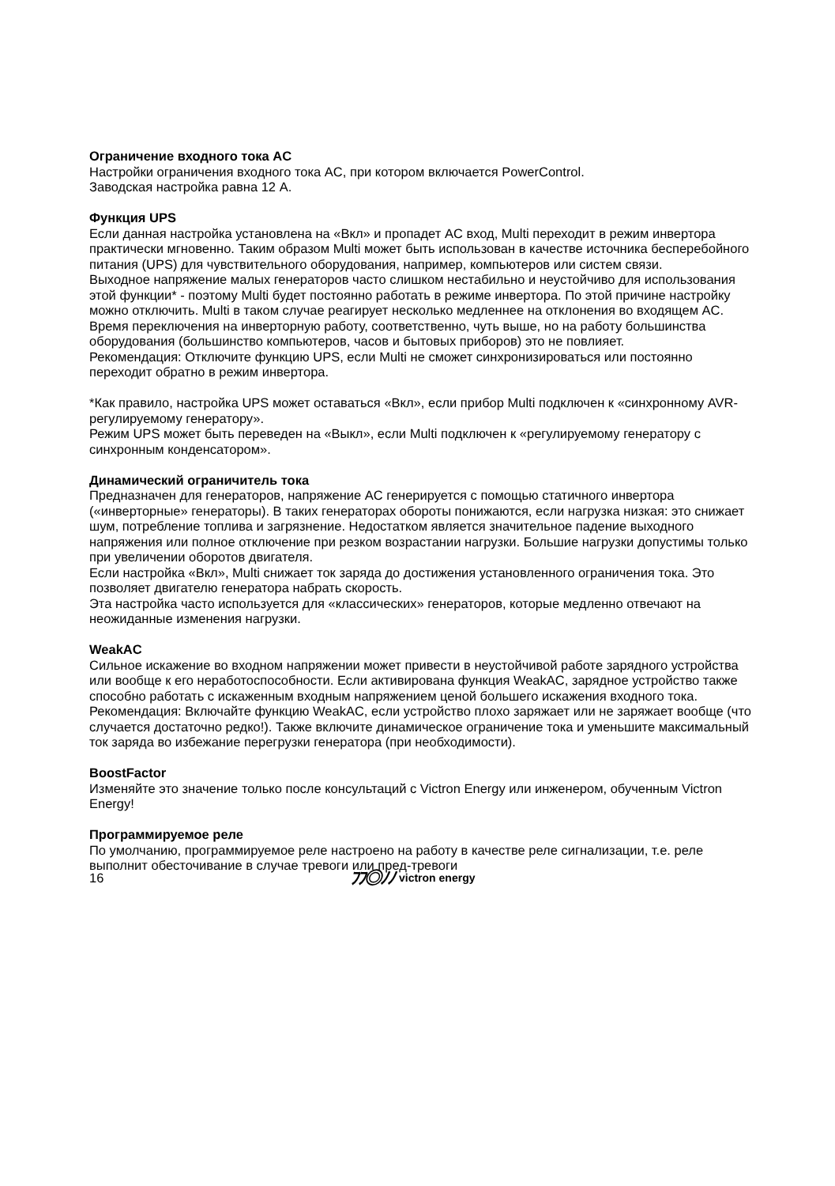Ограничение входного тока AC
Настройки ограничения входного тока AC, при котором включается PowerControl.
Заводская настройка равна 12 А.
Функция UPS
Если данная настройка установлена на «Вкл» и пропадет AC вход, Multi переходит в режим инвертора практически мгновенно. Таким образом Multi может быть использован в качестве источника бесперебойного питания (UPS) для чувствительного оборудования, например, компьютеров или систем связи.
Выходное напряжение малых генераторов часто слишком нестабильно и неустойчиво для использования этой функции* - поэтому Multi будет постоянно работать в режиме инвертора. По этой причине настройку можно отключить. Multi в таком случае реагирует несколько медленнее на отклонения во входящем AC. Время переключения на инверторную работу, соответственно, чуть выше, но на работу большинства оборудования (большинство компьютеров, часов и бытовых приборов) это не повлияет.
Рекомендация: Отключите функцию UPS, если Multi не сможет синхронизироваться или постоянно переходит обратно в режим инвертора.
*Как правило, настройка UPS может оставаться «Вкл», если прибор Multi подключен к «синхронному AVR-регулируемому генератору».
Режим UPS может быть переведен на «Выкл», если Multi подключен к «регулируемому генератору с синхронным конденсатором».
Динамический ограничитель тока
Предназначен для генераторов, напряжение AC генерируется с помощью статичного инвертора («инверторные» генераторы). В таких генераторах обороты понижаются, если нагрузка низкая: это снижает шум, потребление топлива и загрязнение. Недостатком является значительное падение выходного напряжения или полное отключение при резком возрастании нагрузки. Большие нагрузки допустимы только при увеличении оборотов двигателя.
Если настройка «Вкл», Multi снижает ток заряда до достижения установленного ограничения тока. Это позволяет двигателю генератора набрать скорость.
Эта настройка часто используется для «классических» генераторов, которые медленно отвечают на неожиданные изменения нагрузки.
WeakAC
Сильное искажение во входном напряжении может привести в неустойчивой работе зарядного устройства или вообще к его неработоспособности. Если активирована функция WeakAC, зарядное устройство также способно работать с искаженным входным напряжением ценой большего искажения входного тока.
Рекомендация: Включайте функцию WeakAC, если устройство плохо заряжает или не заряжает вообще (что случается достаточно редко!). Также включите динамическое ограничение тока и уменьшите максимальный ток заряда во избежание перегрузки генератора (при необходимости).
BoostFactor
Изменяйте это значение только после консультаций с Victron Energy или инженером, обученным Victron Energy!
Программируемое реле
По умолчанию, программируемое реле настроено на работу в качестве реле сигнализации, т.е. реле выполнит обесточивание в случае тревоги или пред-тревоги
16
ﾌﾌ◎ﾉﾉ victron energy